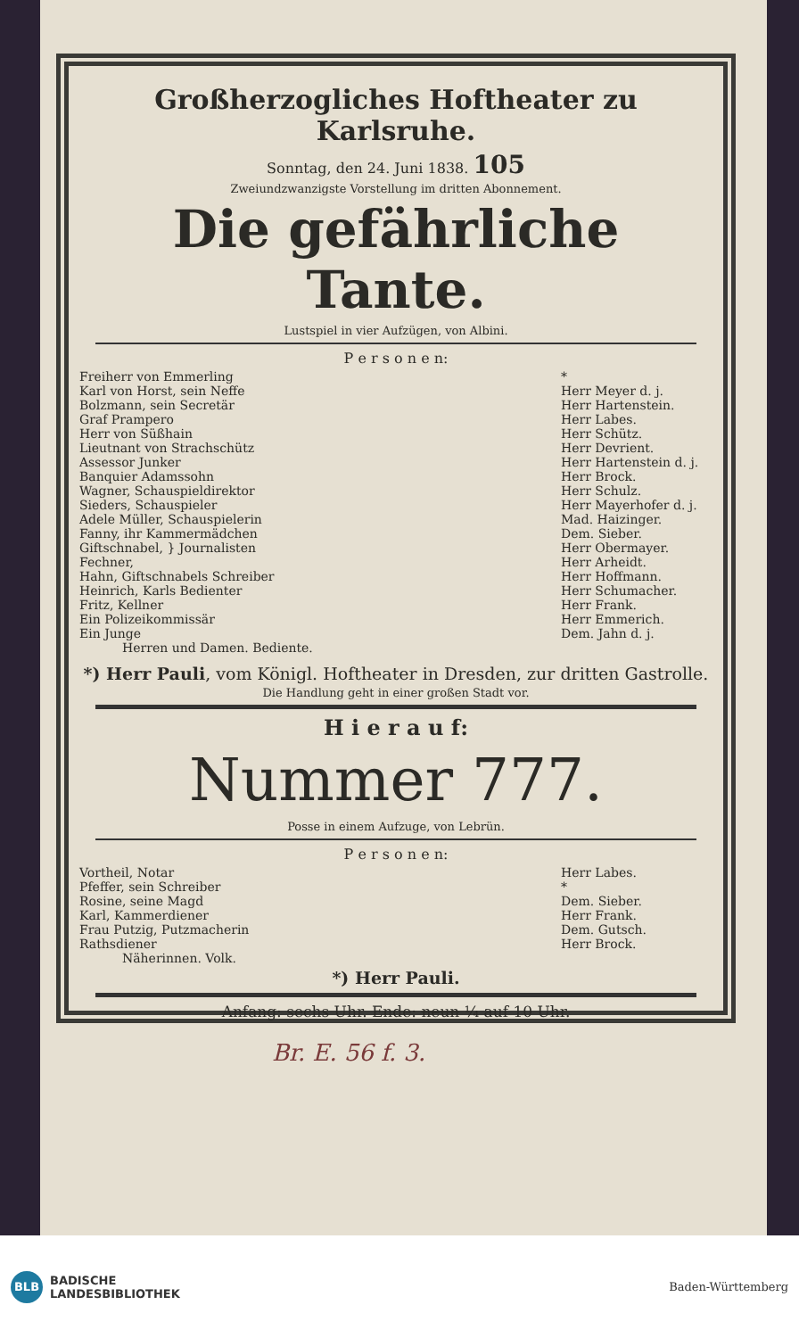Großherzogliches Hoftheater zu Karlsruhe.
Sonntag, den 24. Juni 1838. 105
Zweiundzwanzigste Vorstellung im dritten Abonnement.
Die gefährliche Tante.
Lustspiel in vier Aufzügen, von Albini.
P e r s o n e n:
| Freiherr von Emmerling | * |
| Karl von Horst, sein Neffe | Herr Meyer d. j. |
| Bolzmann, sein Secretär | Herr Hartenstein. |
| Graf Prampero | Herr Labes. |
| Herr von Süßhain | Herr Schütz. |
| Lieutnant von Strachschütz | Herr Devrient. |
| Assessor Junker | Herr Hartenstein d. j. |
| Banquier Adamssohn | Herr Brock. |
| Wagner, Schauspieldirektor | Herr Schulz. |
| Sieders, Schauspieler | Herr Mayerhofer d. j. |
| Adele Müller, Schauspielerin | Mad. Haizinger. |
| Fanny, ihr Kammermädchen | Dem. Sieber. |
| Giftschnabel, } Journalisten | Herr Obermayer. |
| Fechner, | Herr Arheidt. |
| Hahn, Giftschnabels Schreiber | Herr Hoffmann. |
| Heinrich, Karls Bedienter | Herr Schumacher. |
| Fritz, Kellner | Herr Frank. |
| Ein Polizeikommissär | Herr Emmerich. |
| Ein Junge | Dem. Jahn d. j. |
| Herren und Damen. Bediente. | |
*) Herr Pauli, vom Königl. Hoftheater in Dresden, zur dritten Gastrolle.
Die Handlung geht in einer großen Stadt vor.
H i e r a u f:
Nummer 777.
Posse in einem Aufzuge, von Lebrün.
P e r s o n e n:
| Vortheil, Notar | Herr Labes. |
| Pfeffer, sein Schreiber | * |
| Rosine, seine Magd | Dem. Sieber. |
| Karl, Kammerdiener | Herr Frank. |
| Frau Putzig, Putzmacherin | Dem. Gutsch. |
| Rathsdiener | Herr Brock. |
| Näherinnen. Volk. | |
*) Herr Pauli.
Anfang: sechs Uhr. Ende: neun ¼ auf 10 Uhr.
Br. E. 56 f. 3.
BLB BADISCHE
LANDESBIBLIOTHEK
Baden-Württemberg